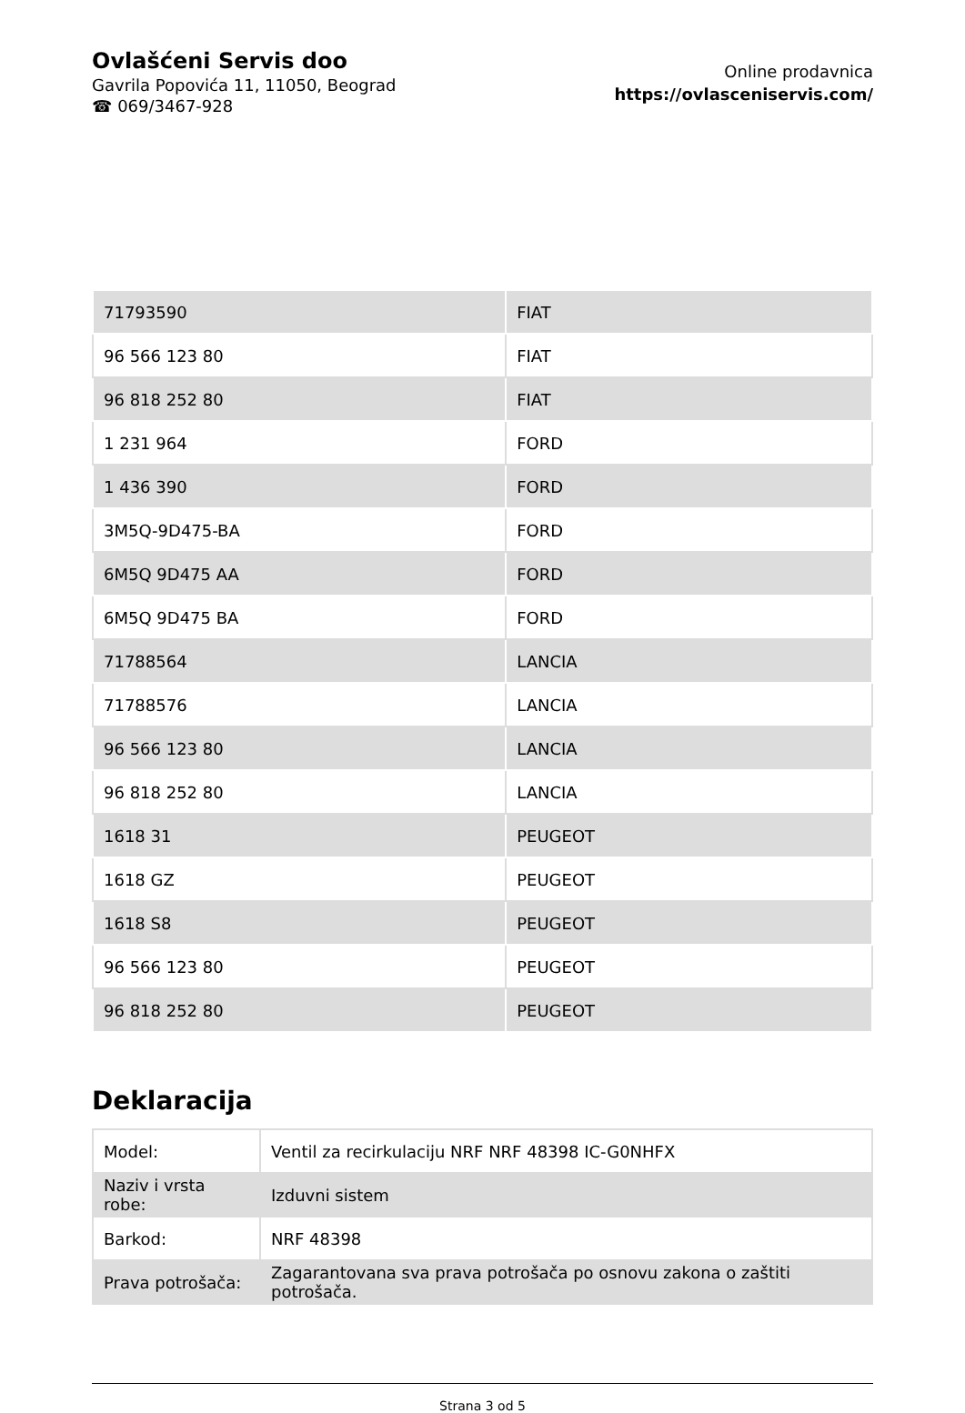Ovlašćeni Servis doo
Gavrila Popovića 11, 11050, Beograd
☎ 069/3467-928
Online prodavnica
https://ovlasceniservis.com/
| 71793590 | FIAT |
| 96 566 123 80 | FIAT |
| 96 818 252 80 | FIAT |
| 1 231 964 | FORD |
| 1 436 390 | FORD |
| 3M5Q-9D475-BA | FORD |
| 6M5Q 9D475 AA | FORD |
| 6M5Q 9D475 BA | FORD |
| 71788564 | LANCIA |
| 71788576 | LANCIA |
| 96 566 123 80 | LANCIA |
| 96 818 252 80 | LANCIA |
| 1618 31 | PEUGEOT |
| 1618 GZ | PEUGEOT |
| 1618 S8 | PEUGEOT |
| 96 566 123 80 | PEUGEOT |
| 96 818 252 80 | PEUGEOT |
Deklaracija
| Model: | Ventil za recirkulaciju NRF NRF 48398 IC-G0NHFX |
| Naziv i vrsta robe: | Izduvni sistem |
| Barkod: | NRF 48398 |
| Prava potrošača: | Zagarantovana sva prava potrošača po osnovu zakona o zaštiti potrošača. |
Strana 3 od 5